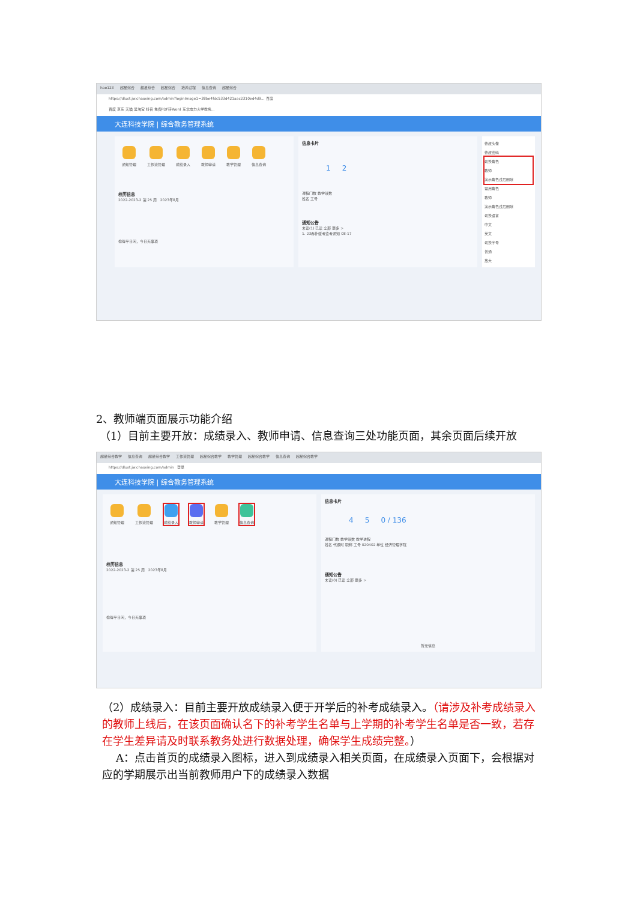hao123 超星综合 超星综合 超星综合 培养过程 信息查询 超星综合
https://dlust.jw.chaoxing.com/admin?loginImage1=38be4fdc533d421aac2310ed4d9... 百度
百度 京东 天猫 爱淘宝 抖音 免费PDF转Word 东北电力大学教务...
大连科技学院 | 综合教务管理系统
通知管理 工作流管理 成绩录入 教师申请 教学管理 信息查询
校历信息
2022-2023-2 第 25 周 2023年8月
偷得半日闲，今日无事项
信息卡片
1 2
课程门数 教学班数
姓名 工号
通知公告
未读(1) 已读 全部 更多 >
1. 23春补缓考监考通知 08-17
修改头像
修改密码
切换角色
教师
演示角色过后删除
常用角色
教师
演示角色过后删除
切换语言
中文
英文
切换字号
普通
放大
2、教师端页面展示功能介绍
（1）目前主要开放：成绩录入、教师申请、信息查询三处功能页面，其余页面后续开放
超星综合教学 信息查询 超星综合教学 工作流管理 超星综合教学 教学管理 超星综合教学 信息查询 超星综合教学
https://dlust.jw.chaoxing.com/admin 登录
大连科技学院 | 综合教务管理系统
通知管理 工作流管理 成绩录入 教师申请 教学管理 信息查询
校历信息
2022-2023-2 第 25 周 2023年8月
偷得半日闲，今日无事项
信息卡片
4 5 0 / 136
课程门数 教学班数 教学进程
姓名 代课时 职称 工号 020402 单位 经济管理学院
通知公告
未读(0) 已读 全部 更多 >
暂无信息
（2）成绩录入：目前主要开放成绩录入便于开学后的补考成绩录入。（请涉及补考成绩录入的教师上线后，在该页面确认名下的补考学生名单与上学期的补考学生名单是否一致，若存在学生差异请及时联系教务处进行数据处理，确保学生成绩完整。）
A：点击首页的成绩录入图标，进入到成绩录入相关页面，在成绩录入页面下，会根据对应的学期展示出当前教师用户下的成绩录入数据